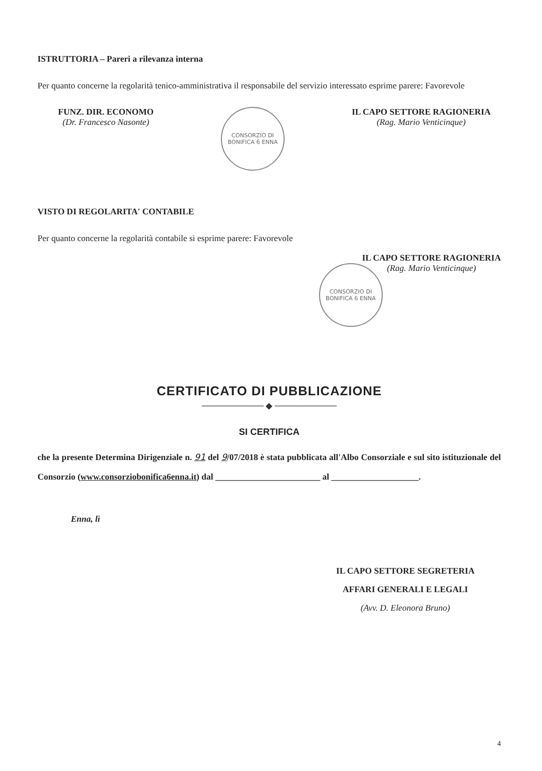ISTRUTTORIA – Pareri a rilevanza interna
Per quanto concerne la regolarità tenico-amministrativa il responsabile del servizio interessato esprime parere: Favorevole
FUNZ. DIR. ECONOMO
(Dr. Francesco Nasonte)
CONSORZIO DI BONIFICA 6 ENNA
IL CAPO SETTORE RAGIONERIA
(Rag. Mario Venticinque)
VISTO DI REGOLARITA' CONTABILE
Per quanto concerne la regolarità contabile si esprime parere: Favorevole
CONSORZIO DI BONIFICA 6 ENNA
IL CAPO SETTORE RAGIONERIA
(Rag. Mario Venticinque)
CERTIFICATO DI PUBBLICAZIONE
────────── ◆ ──────────
SI CERTIFICA
che la presente Determina Dirigenziale n. 91 del 9/07/2018 è stata pubblicata all'Albo Consorziale e sul sito istituzionale del Consorzio (www.consorziobonifica6enna.it) dal ________________________ al ____________________.
Enna, lì
IL CAPO SETTORE SEGRETERIA
AFFARI GENERALI E LEGALI
(Avv. D. Eleonora Bruno)
4